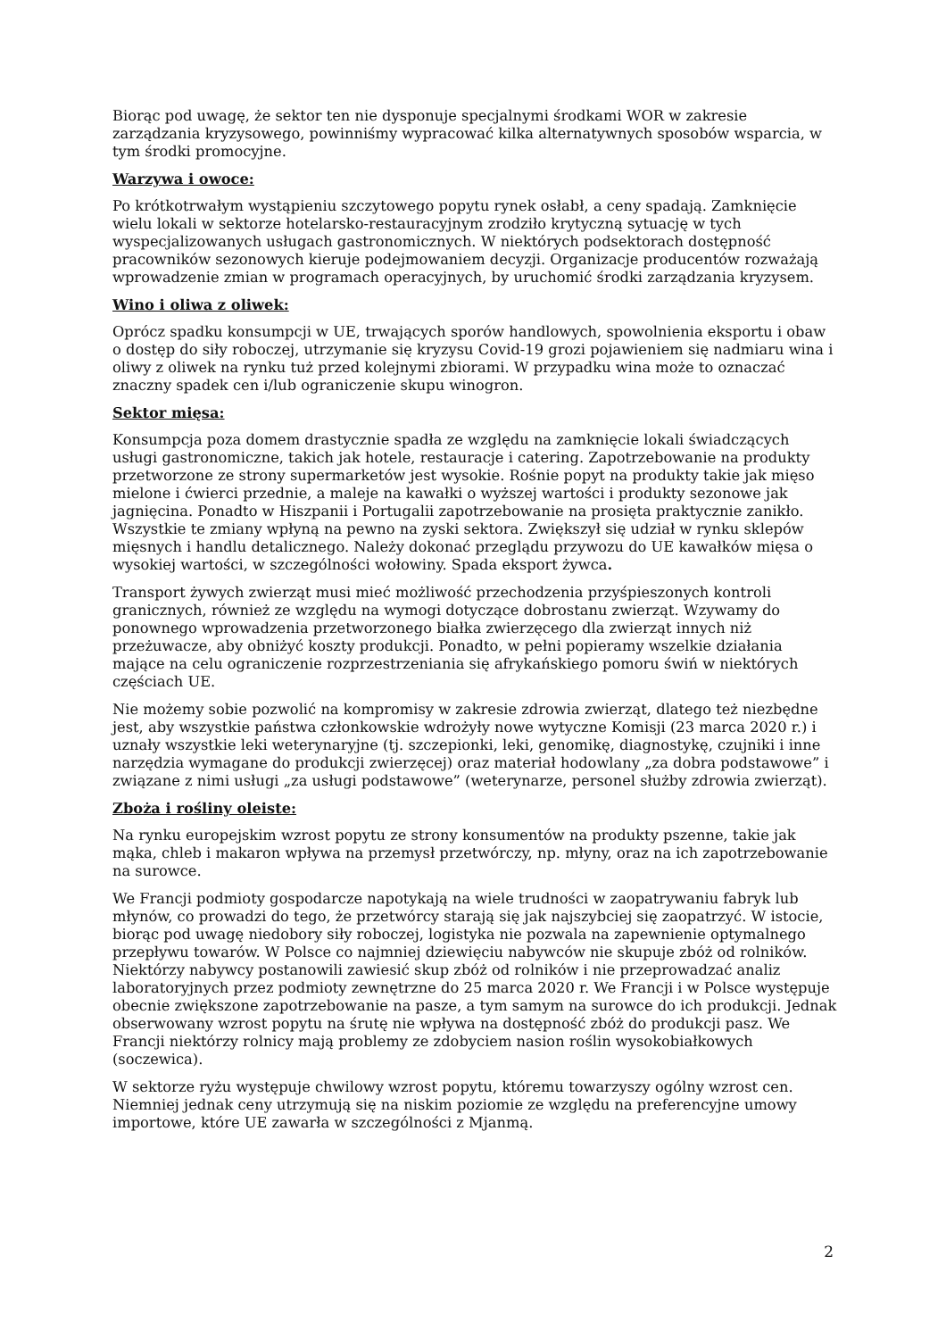Biorąc pod uwagę, że sektor ten nie dysponuje specjalnymi środkami WOR w zakresie zarządzania kryzysowego, powinniśmy wypracować kilka alternatywnych sposobów wsparcia, w tym środki promocyjne.
Warzywa i owoce:
Po krótkotrwałym wystąpieniu szczytowego popytu rynek osłabł, a ceny spadają. Zamknięcie wielu lokali w sektorze hotelarsko-restauracyjnym zrodziło krytyczną sytuację w tych wyspecjalizowanych usługach gastronomicznych. W niektórych podsektorach dostępność pracowników sezonowych kieruje podejmowaniem decyzji. Organizacje producentów rozważają wprowadzenie zmian w programach operacyjnych, by uruchomić środki zarządzania kryzysem.
Wino i oliwa z oliwek:
Oprócz spadku konsumpcji w UE, trwających sporów handlowych, spowolnienia eksportu i obaw o dostęp do siły roboczej, utrzymanie się kryzysu Covid-19 grozi pojawieniem się nadmiaru wina i oliwy z oliwek na rynku tuż przed kolejnymi zbiorami. W przypadku wina może to oznaczać znaczny spadek cen i/lub ograniczenie skupu winogron.
Sektor mięsa:
Konsumpcja poza domem drastycznie spadła ze względu na zamknięcie lokali świadczących usługi gastronomiczne, takich jak hotele, restauracje i catering. Zapotrzebowanie na produkty przetworzone ze strony supermarketów jest wysokie. Rośnie popyt na produkty takie jak mięso mielone i ćwierci przednie, a maleje na kawałki o wyższej wartości i produkty sezonowe jak jagnięcina. Ponadto w Hiszpanii i Portugalii zapotrzebowanie na prosięta praktycznie zanikło. Wszystkie te zmiany wpłyną na pewno na zyski sektora. Zwiększył się udział w rynku sklepów mięsnych i handlu detalicznego. Należy dokonać przeglądu przywozu do UE kawałków mięsa o wysokiej wartości, w szczególności wołowiny. Spada eksport żywca.
Transport żywych zwierząt musi mieć możliwość przechodzenia przyśpieszonych kontroli granicznych, również ze względu na wymogi dotyczące dobrostanu zwierząt. Wzywamy do ponownego wprowadzenia przetworzonego białka zwierzęcego dla zwierząt innych niż przeżuwacze, aby obniżyć koszty produkcji. Ponadto, w pełni popieramy wszelkie działania mające na celu ograniczenie rozprzestrzeniania się afrykańskiego pomoru świń w niektórych częściach UE.
Nie możemy sobie pozwolić na kompromisy w zakresie zdrowia zwierząt, dlatego też niezbędne jest, aby wszystkie państwa członkowskie wdrożyły nowe wytyczne Komisji (23 marca 2020 r.) i uznały wszystkie leki weterynaryjne (tj. szczepionki, leki, genomikę, diagnostykę, czujniki i inne narzędzia wymagane do produkcji zwierzęcej) oraz materiał hodowlany „za dobra podstawowe” i związane z nimi usługi „za usługi podstawowe” (weterynarze, personel służby zdrowia zwierząt).
Zboża i rośliny oleiste:
Na rynku europejskim wzrost popytu ze strony konsumentów na produkty pszenne, takie jak mąka, chleb i makaron wpływa na przemysł przetwórczy, np. młyny, oraz na ich zapotrzebowanie na surowce.
We Francji podmioty gospodarcze napotykają na wiele trudności w zaopatrywaniu fabryk lub młynów, co prowadzi do tego, że przetwórcy starają się jak najszybciej się zaopatrzyć. W istocie, biorąc pod uwagę niedobory siły roboczej, logistyka nie pozwala na zapewnienie optymalnego przepływu towarów. W Polsce co najmniej dziewięciu nabywców nie skupuje zbóż od rolników. Niektórzy nabywcy postanowili zawiesić skup zbóż od rolników i nie przeprowadzać analiz laboratoryjnych przez podmioty zewnętrzne do 25 marca 2020 r. We Francji i w Polsce występuje obecnie zwiększone zapotrzebowanie na pasze, a tym samym na surowce do ich produkcji. Jednak obserwowany wzrost popytu na śrutę nie wpływa na dostępność zbóż do produkcji pasz. We Francji niektórzy rolnicy mają problemy ze zdobyciem nasion roślin wysokobiałkowych (soczewica).
W sektorze ryżu występuje chwilowy wzrost popytu, któremu towarzyszy ogólny wzrost cen. Niemniej jednak ceny utrzymują się na niskim poziomie ze względu na preferencyjne umowy importowe, które UE zawarła w szczególności z Mjanmą.
2